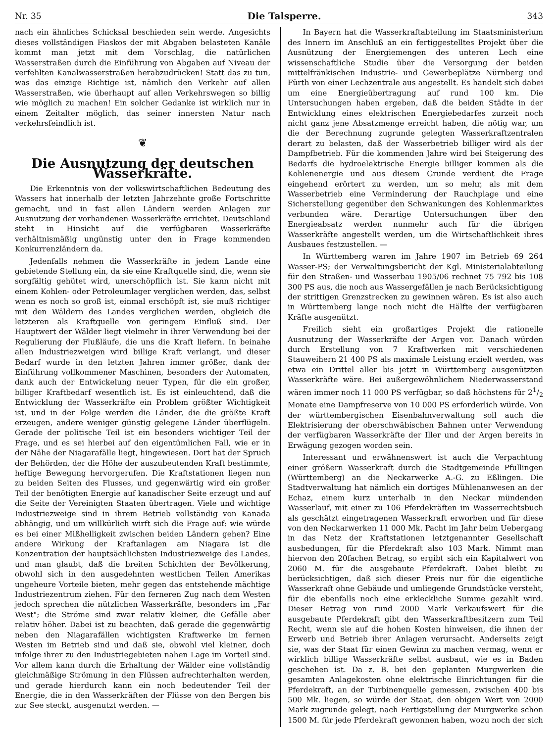Nr. 35 Die Talsperre. 343
nach ein ähnliches Schicksal beschieden sein werde. Angesichts dieses vollständigen Fiaskos der mit Abgaben belasteten Kanäle kommt man jetzt mit dem Vorschlag, die natürlichen Wasserstraßen durch die Einführung von Abgaben auf Niveau der verfehlten Kanalwasserstraßen herabzudrücken! Statt das zu tun, was das einzige Richtige ist, nämlich den Verkehr auf allen Wasserstraßen, wie überhaupt auf allen Verkehrswegen so billig wie möglich zu machen! Ein solcher Gedanke ist wirklich nur in einem Zeitalter möglich, das seiner innersten Natur nach verkehrsfeindlich ist.
❦
Die Ausnutzung der deutschen Wasserkräfte.
Die Erkenntnis von der volkswirtschaftlichen Bedeutung des Wassers hat innerhalb der letzten Jahrzehnte große Fortschritte gemacht, und in fast allen Ländern werden Anlagen zur Ausnutzung der vorhandenen Wasserkräfte errichtet. Deutschland steht in Hinsicht auf die verfügbaren Wasserkräfte verhältnismäßig ungünstig unter den in Frage kommenden Konkurrenzländern da.
Jedenfalls nehmen die Wasserkräfte in jedem Lande eine gebietende Stellung ein, da sie eine Kraftquelle sind, die, wenn sie sorgfältig gehütet wird, unerschöpflich ist. Sie kann nicht mit einem Kohlen- oder Petroleumlager verglichen werden, das, selbst wenn es noch so groß ist, einmal erschöpft ist, sie muß richtiger mit den Wäldern des Landes verglichen werden, obgleich die letzteren als Kraftquelle von geringem Einfluß sind. Der Hauptwert der Wälder liegt vielmehr in ihrer Verwendung bei der Regulierung der Flußläufe, die uns die Kraft liefern. In beinahe allen Industriezweigen wird billige Kraft verlangt, und dieser Bedarf wurde in den letzten Jahren immer größer, dank der Einführung vollkommener Maschinen, besonders der Automaten, dank auch der Entwickelung neuer Typen, für die ein großer, billiger Kraftbedarf wesentlich ist. Es ist einleuchtend, daß die Entwicklung der Wasserkräfte ein Problem größter Wichtigkeit ist, und in der Folge werden die Länder, die die größte Kraft erzeugen, andere weniger günstig gelegene Länder überflügeln. Gerade der politische Teil ist ein besonders wichtiger Teil der Frage, und es sei hierbei auf den eigentümlichen Fall, wie er in der Nähe der Niagarafälle liegt, hingewiesen. Dort hat der Spruch der Behörden, der die Höhe der auszubeutenden Kraft bestimmte, heftige Bewegung hervorgerufen. Die Kraftstationen liegen nun zu beiden Seiten des Flusses, und gegenwärtig wird ein großer Teil der benötigten Energie auf kanadischer Seite erzeugt und auf die Seite der Vereinigten Staaten übertragen. Viele und wichtige Industriezweige sind in ihrem Betrieb vollständig von Kanada abhängig, und um willkürlich wirft sich die Frage auf: wie würde es bei einer Mißhelligkeit zwischen beiden Ländern gehen? Eine andere Wirkung der Kraftanlagen am Niagara ist die Konzentration der hauptsächlichsten Industriezweige des Landes, und man glaubt, daß die breiten Schichten der Bevölkerung, obwohl sich in den ausgedehnten westlichen Teilen Amerikas ungeheure Vorteile bieten, mehr gegen das entstehende mächtige Industriezentrum ziehen. Für den ferneren Zug nach dem Westen jedoch sprechen die nützlichen Wasserkräfte, besonders im „Far West"; die Ströme sind zwar relativ kleiner, die Gefälle aber relativ höher. Dabei ist zu beachten, daß gerade die gegenwärtig neben den Niagarafällen wichtigsten Kraftwerke im fernen Westen im Betrieb sind und daß sie, obwohl viel kleiner, doch infolge ihrer zu den Industriegebieten nahen Lage im Vorteil sind. Vor allem kann durch die Erhaltung der Wälder eine vollständig gleichmäßige Strömung in den Flüssen aufrechterhalten werden, und gerade hierdurch kann ein noch bedeutender Teil der Energie, die in den Wasserkräften der Flüsse von den Bergen bis zur See steckt, ausgenutzt werden. —
In Bayern hat die Wasserkraftabteilung im Staatsministerium des Innern im Anschluß an ein fertiggestelltes Projekt über die Ausnützung der Energiemengen des unteren Lech eine wissenschaftliche Studie über die Versorgung der beiden mittelfränkischen Industrie- und Gewerbeplätze Nürnberg und Fürth von einer Lechzentrale aus angestellt. Es handelt sich dabei um eine Energieübertragung auf rund 100 km. Die Untersuchungen haben ergeben, daß die beiden Städte in der Entwicklung eines elektrischen Energiebedarfes zurzeit noch nicht ganz jene Absatzmenge erreicht haben, die nötig war, um die der Berechnung zugrunde gelegten Wasserkraftzentralen derart zu belasten, daß der Wasserbetrieb billiger wird als der Dampfbetrieb. Für die kommenden Jahre wird bei Steigerung des Bedarfs die hydroelektrische Energie billiger kommen als die Kohlenenergie und aus diesem Grunde verdient die Frage eingehend erörtert zu werden, um so mehr, als mit dem Wasserbetrieb eine Verminderung der Rauchplage und eine Sicherstellung gegenüber den Schwankungen des Kohlenmarktes verbunden wäre. Derartige Untersuchungen über den Energieabsatz werden nunmehr auch für die übrigen Wasserkräfte angestellt werden, um die Wirtschaftlichkeit ihres Ausbaues festzustellen. —
In Württemberg waren im Jahre 1907 im Betrieb 69 264 Wasser-PS; der Verwaltungsbericht der Kgl. Ministerialabteilung für den Straßen- und Wasserbau 1905/06 rechnet 75 792 bis 108 300 PS aus, die noch aus Wassergefällen je nach Berücksichtigung der strittigen Grenzstrecken zu gewinnen wären. Es ist also auch in Württemberg lange noch nicht die Hälfte der verfügbaren Kräfte ausgenützt.
Freilich sieht ein großartiges Projekt die rationelle Ausnutzung der Wasserkräfte der Argen vor. Danach würden durch Erstellung von 7 Kraftwerken mit verschiedenen Stauweihern 21 400 PS als maximale Leistung erzielt werden, was etwa ein Drittel aller bis jetzt in Württemberg ausgenützten Wasserkräfte wäre. Bei außergewöhnlichem Niederwasserstand wären immer noch 11 000 PS verfügbar, so daß höchstens für 21/2 Monate eine Dampfreserve von 10 000 PS erforderlich würde. Von der württembergischen Eisenbahnverwaltung soll auch die Elektrisierung der oberschwäbischen Bahnen unter Verwendung der verfügbaren Wasserkräfte der Iller und der Argen bereits in Erwägung gezogen worden sein.
Interessant und erwähnenswert ist auch die Verpachtung einer größern Wasserkraft durch die Stadtgemeinde Pfullingen (Württemberg) an die Neckarwerke A.-G. zu Eßlingen. Die Stadtverwaltung hat nämlich ein dortiges Mühlenanwesen an der Echaz, einem kurz unterhalb in den Neckar mündenden Wasserlauf, mit einer zu 106 Pferdekräften im Wasserrechtsbuch als geschätzt eingetragenen Wasserkraft erworben und für diese von den Neckarwerken 11 000 Mk. Pacht im Jahr beim Uebergang in das Netz der Kraftstationen letztgenannter Gesellschaft ausbedungen, für die Pferdekraft also 103 Mark. Nimmt man hiervon den 20fachen Betrag, so ergibt sich ein Kapitalwert von 2060 M. für die ausgebaute Pferdekraft. Dabei bleibt zu berücksichtigen, daß sich dieser Preis nur für die eigentliche Wasserkraft ohne Gebäude und umliegende Grundstücke versteht, für die ebenfalls noch eine erkleckliche Summe gezahlt wird. Dieser Betrag von rund 2000 Mark Verkaufswert für die ausgebaute Pferdekraft gibt den Wasserkraftbesitzern zum Teil Recht, wenn sie auf die hohen Kosten hinweisen, die ihnen der Erwerb und Betrieb ihrer Anlagen verursacht. Anderseits zeigt sie, was der Staat für einen Gewinn zu machen vermag, wenn er wirklich billige Wasserkräfte selbst ausbaut, wie es in Baden geschehen ist. Da z. B. bei den geplanten Murgwerken die gesamten Anlagekosten ohne elektrische Einrichtungen für die Pferdekraft, an der Turbinenquelle gemessen, zwischen 400 bis 500 Mk. liegen, so würde der Staat, den obigen Wert von 2000 Mark zugrunde gelegt, nach Fertigstellung der Murgwerke schon 1500 M. für jede Pferdekraft gewonnen haben, wozu noch der sich